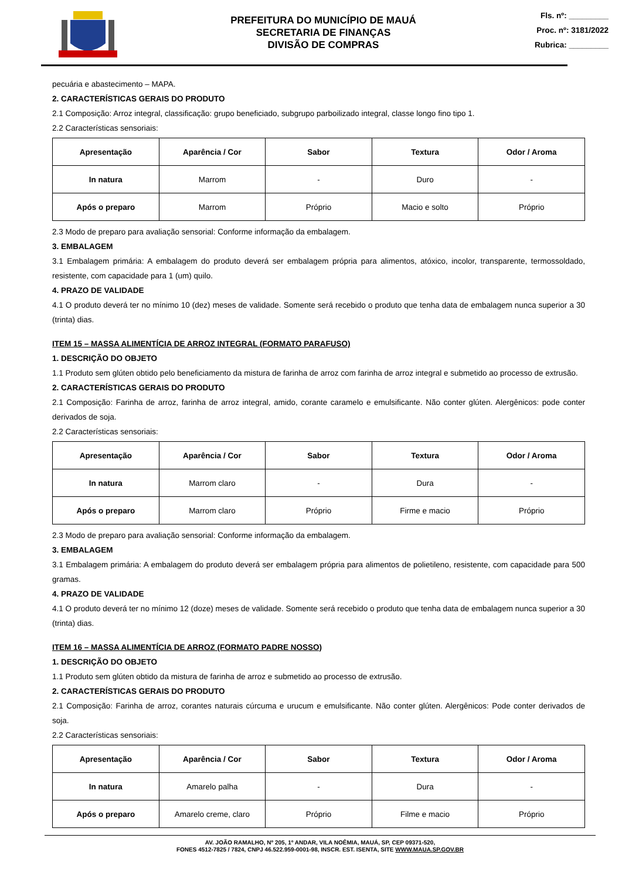PREFEITURA DO MUNICÍPIO DE MAUÁ
SECRETARIA DE FINANÇAS
DIVISÃO DE COMPRAS
Fls. nº: _________
Proc. nº: 3181/2022
Rubrica: _________
pecuária e abastecimento – MAPA.
2. CARACTERÍSTICAS GERAIS DO PRODUTO
2.1 Composição: Arroz integral, classificação: grupo beneficiado, subgrupo parboilizado integral, classe longo fino tipo 1.
2.2 Características sensoriais:
| Apresentação | Aparência / Cor | Sabor | Textura | Odor / Aroma |
| --- | --- | --- | --- | --- |
| In natura | Marrom | - | Duro | - |
| Após o preparo | Marrom | Próprio | Macio e solto | Próprio |
2.3 Modo de preparo para avaliação sensorial: Conforme informação da embalagem.
3. EMBALAGEM
3.1 Embalagem primária: A embalagem do produto deverá ser embalagem própria para alimentos, atóxico, incolor, transparente, termossoldado, resistente, com capacidade para 1 (um) quilo.
4. PRAZO DE VALIDADE
4.1 O produto deverá ter no mínimo 10 (dez) meses de validade. Somente será recebido o produto que tenha data de embalagem nunca superior a 30 (trinta) dias.
ITEM 15 – MASSA ALIMENTÍCIA DE ARROZ INTEGRAL (FORMATO PARAFUSO)
1. DESCRIÇÃO DO OBJETO
1.1 Produto sem glúten obtido pelo beneficiamento da mistura de farinha de arroz com farinha de arroz integral e submetido ao processo de extrusão.
2. CARACTERÍSTICAS GERAIS DO PRODUTO
2.1 Composição: Farinha de arroz, farinha de arroz integral, amido, corante caramelo e emulsificante. Não conter glúten. Alergênicos: pode conter derivados de soja.
2.2 Características sensoriais:
| Apresentação | Aparência / Cor | Sabor | Textura | Odor / Aroma |
| --- | --- | --- | --- | --- |
| In natura | Marrom claro | - | Dura | - |
| Após o preparo | Marrom claro | Próprio | Firme e macio | Próprio |
2.3 Modo de preparo para avaliação sensorial: Conforme informação da embalagem.
3. EMBALAGEM
3.1 Embalagem primária: A embalagem do produto deverá ser embalagem própria para alimentos de polietileno, resistente, com capacidade para 500 gramas.
4. PRAZO DE VALIDADE
4.1 O produto deverá ter no mínimo 12 (doze) meses de validade. Somente será recebido o produto que tenha data de embalagem nunca superior a 30 (trinta) dias.
ITEM 16 – MASSA ALIMENTÍCIA DE ARROZ (FORMATO PADRE NOSSO)
1. DESCRIÇÃO DO OBJETO
1.1 Produto sem glúten obtido da mistura de farinha de arroz e submetido ao processo de extrusão.
2. CARACTERÍSTICAS GERAIS DO PRODUTO
2.1 Composição: Farinha de arroz, corantes naturais cúrcuma e urucum e emulsificante. Não conter glúten. Alergênicos: Pode conter derivados de soja.
2.2 Características sensoriais:
| Apresentação | Aparência / Cor | Sabor | Textura | Odor / Aroma |
| --- | --- | --- | --- | --- |
| In natura | Amarelo palha | - | Dura | - |
| Após o preparo | Amarelo creme, claro | Próprio | Filme e macio | Próprio |
AV. JOÃO RAMALHO, Nº 205, 1º ANDAR, VILA NOÊMIA, MAUÁ, SP, CEP 09371-520,
FONES 4512-7825 / 7824, CNPJ 46.522.959-0001-98, INSCR. EST. ISENTA, SITE WWW.MAUA.SP.GOV.BR